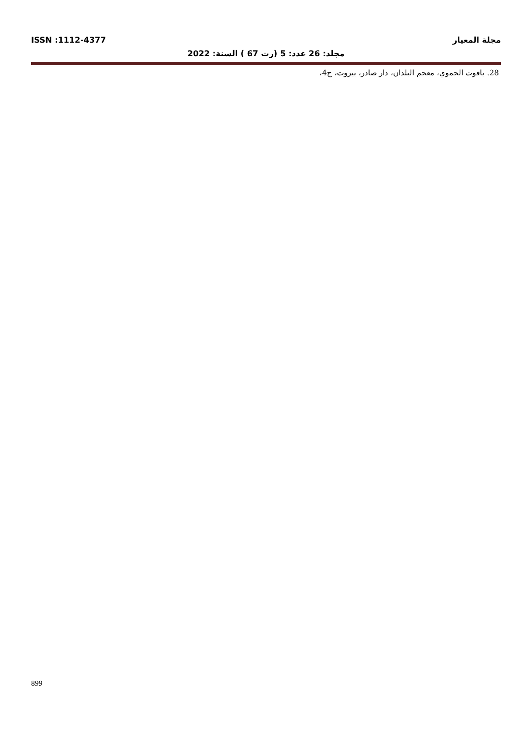مجلة المعيار ISSN :1112-4377
مجلد: 26 عدد: 5 (رت 67 ) السنة: 2022
28. ياقوت الحموي، معجم البلدان، دار صادر، بيروت، ج4،
899